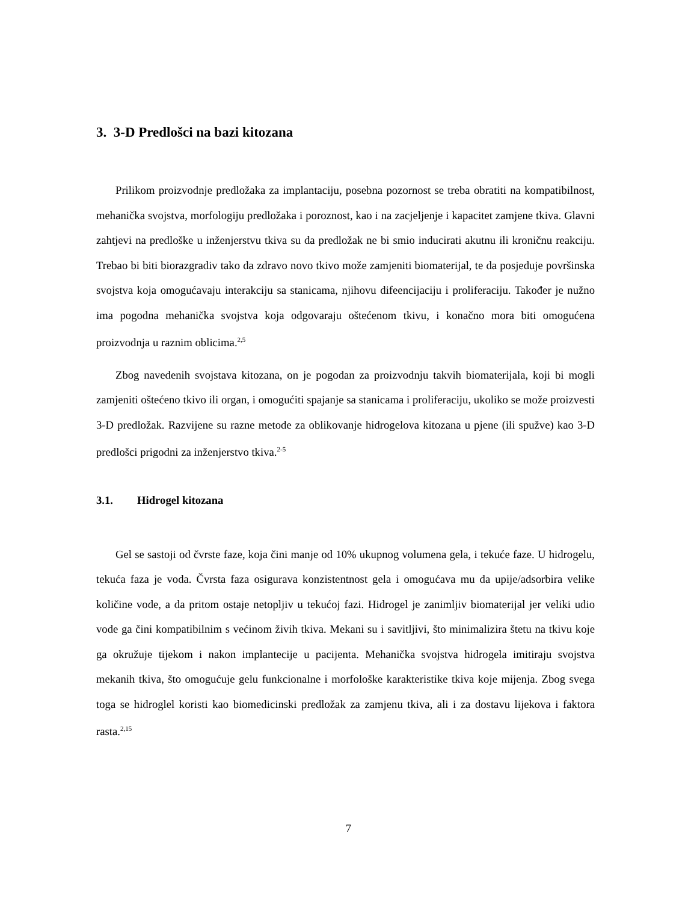3. 3-D Predlošci na bazi kitozana
Prilikom proizvodnje predložaka za implantaciju, posebna pozornost se treba obratiti na kompatibilnost, mehanička svojstva, morfologiju predložaka i poroznost, kao i na zacjeljenje i kapacitet zamjene tkiva. Glavni zahtjevi na predloške u inženjerstvu tkiva su da predložak ne bi smio inducirati akutnu ili kroničnu reakciju. Trebao bi biti biorazgradiv tako da zdravo novo tkivo može zamjeniti biomaterijal, te da posjeduje površinska svojstva koja omogućavaju interakciju sa stanicama, njihovu difeencijaciju i proliferaciju. Također je nužno ima pogodna mehanička svojstva koja odgovaraju oštećenom tkivu, i konačno mora biti omogućena proizvodnja u raznim oblicima.<sup>2,5</sup>
Zbog navedenih svojstava kitozana, on je pogodan za proizvodnju takvih biomaterijala, koji bi mogli zamjeniti oštećeno tkivo ili organ, i omogućiti spajanje sa stanicama i proliferaciju, ukoliko se može proizvesti 3-D predložak. Razvijene su razne metode za oblikovanje hidrogelova kitozana u pjene (ili spužve) kao 3-D predlošci prigodni za inženjerstvo tkiva.<sup>2-5</sup>
3.1. Hidrogel kitozana
Gel se sastoji od čvrste faze, koja čini manje od 10% ukupnog volumena gela, i tekuće faze. U hidrogelu, tekuća faza je voda. Čvrsta faza osigurava konzistentnost gela i omogućava mu da upije/adsorbira velike količine vode, a da pritom ostaje netopljiv u tekućoj fazi. Hidrogel je zanimljiv biomaterijal jer veliki udio vode ga čini kompatibilnim s većinom živih tkiva. Mekani su i savitljivi, što minimalizira štetu na tkivu koje ga okružuje tijekom i nakon implantecije u pacijenta. Mehanička svojstva hidrogela imitiraju svojstva mekanih tkiva, što omogućuje gelu funkcionalne i morfološke karakteristike tkiva koje mijenja. Zbog svega toga se hidroglel koristi kao biomedicinski predložak za zamjenu tkiva, ali i za dostavu lijekova i faktora rasta.<sup>2,15</sup>
7